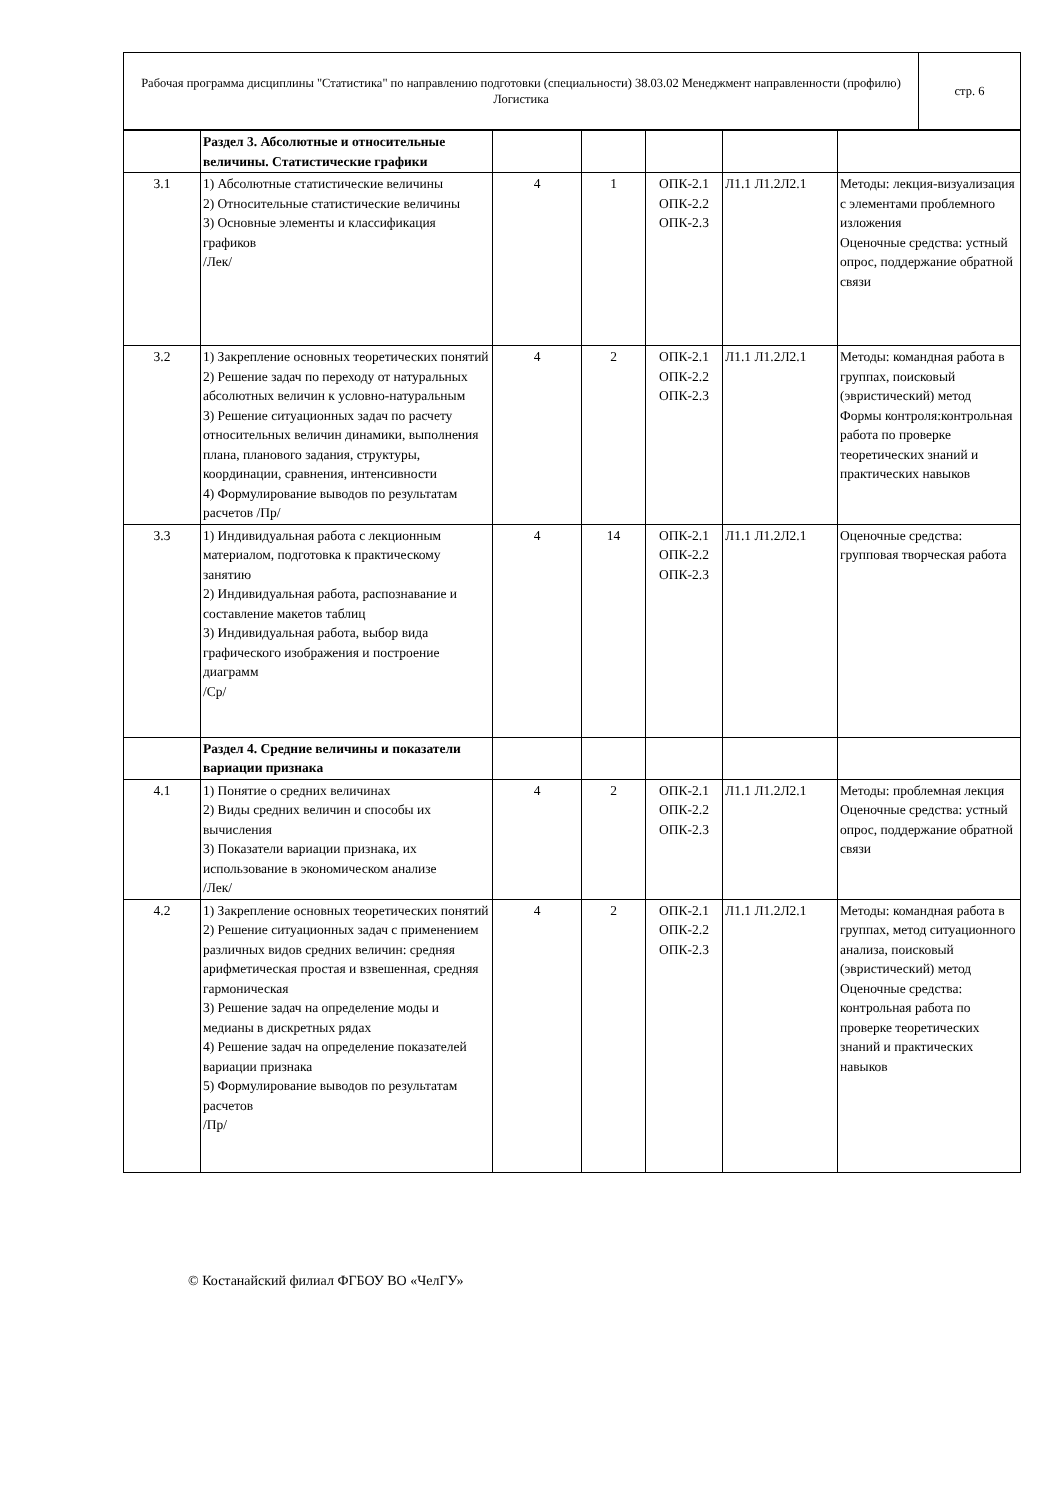| Рабочая программа дисциплины "Статистика" по направлению подготовки (специальности) 38.03.02 Менеджмент направленности (профилю) Логистика | стр. 6 |
| | Раздел 3. Абсолютные и относительные величины. Статистические графики | | | | | |
| 3.1 | 1) Абсолютные статистические величины 2) Относительные статистические величины 3) Основные элементы и классификация графиков /Лек/ | 4 | 1 | ОПК-2.1 ОПК-2.2 ОПК-2.3 | Л1.1 Л1.2Л2.1 | Методы: лекция-визуализация с элементами проблемного изложения Оценочные средства: устный опрос, поддержание обратной связи |
| 3.2 | 1) Закрепление основных теоретических понятий 2) Решение задач по переходу от натуральных абсолютных величин к условно-натуральным 3) Решение ситуационных задач по расчету относительных величин динамики, выполнения плана, планового задания, структуры, координации, сравнения, интенсивности 4) Формулирование выводов по результатам расчетов /Пр/ | 4 | 2 | ОПК-2.1 ОПК-2.2 ОПК-2.3 | Л1.1 Л1.2Л2.1 | Методы: командная работа в группах, поисковый (эвристический) метод Формы контроля:контрольная работа по проверке теоретических знаний и практических навыков |
| 3.3 | 1) Индивидуальная работа с лекционным материалом, подготовка к практическому занятию 2) Индивидуальная работа, распознавание и составление макетов таблиц 3) Индивидуальная работа, выбор вида графического изображения и построение диаграмм /Ср/ | 4 | 14 | ОПК-2.1 ОПК-2.2 ОПК-2.3 | Л1.1 Л1.2Л2.1 | Оценочные средства: групповая творческая работа |
| | Раздел 4. Средние величины и показатели вариации признака | | | | | |
| 4.1 | 1) Понятие о средних величинах 2) Виды средних величин и способы их вычисления 3) Показатели вариации признака, их использование в экономическом анализе /Лек/ | 4 | 2 | ОПК-2.1 ОПК-2.2 ОПК-2.3 | Л1.1 Л1.2Л2.1 | Методы: проблемная лекция Оценочные средства: устный опрос, поддержание обратной связи |
| 4.2 | 1) Закрепление основных теоретических понятий 2) Решение ситуационных задач с применением различных видов средних величин: средняя арифметическая простая и взвешенная, средняя гармоническая 3) Решение задач на определение моды и медианы в дискретных рядах 4) Решение задач на определение показателей вариации признака 5) Формулирование выводов по результатам расчетов /Пр/ | 4 | 2 | ОПК-2.1 ОПК-2.2 ОПК-2.3 | Л1.1 Л1.2Л2.1 | Методы: командная работа в группах, метод ситуационного анализа, поисковый (эвристический) метод Оценочные средства: контрольная работа по проверке теоретических знаний и практических навыков |
© Костанайский филиал ФГБОУ ВО «ЧелГУ»